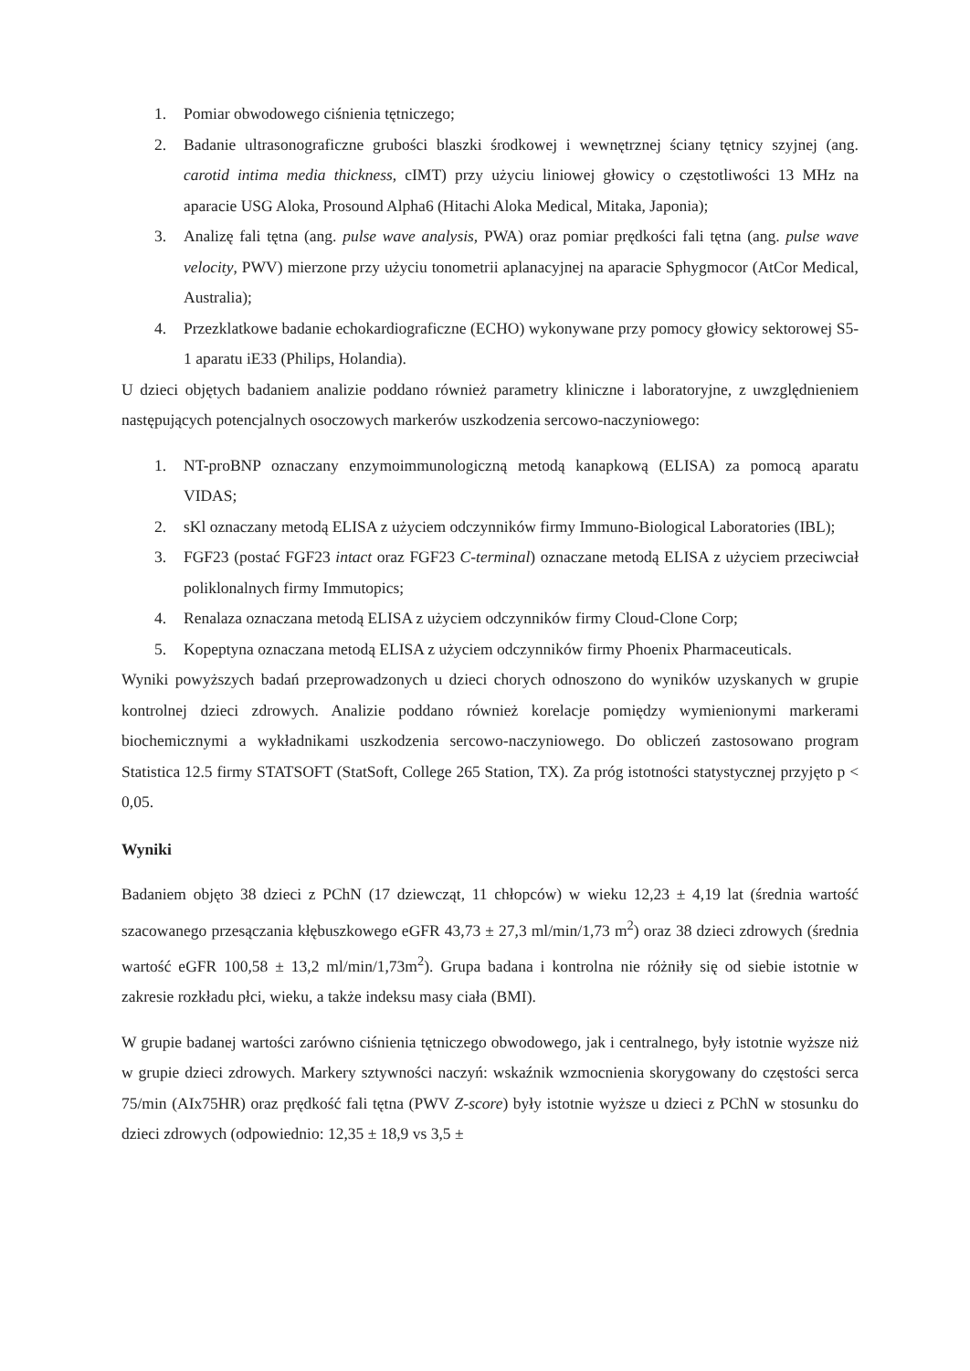1. Pomiar obwodowego ciśnienia tętniczego;
2. Badanie ultrasonograficzne grubości blaszki środkowej i wewnętrznej ściany tętnicy szyjnej (ang. carotid intima media thickness, cIMT) przy użyciu liniowej głowicy o częstotliwości 13 MHz na aparacie USG Aloka, Prosound Alpha6 (Hitachi Aloka Medical, Mitaka, Japonia);
3. Analizę fali tętna (ang. pulse wave analysis, PWA) oraz pomiar prędkości fali tętna (ang. pulse wave velocity, PWV) mierzone przy użyciu tonometrii aplanacyjnej na aparacie Sphygmocor (AtCor Medical, Australia);
4. Przezklatkowe badanie echokardiograficzne (ECHO) wykonywane przy pomocy głowicy sektorowej S5-1 aparatu iE33 (Philips, Holandia).
U dzieci objętych badaniem analizie poddano również parametry kliniczne i laboratoryjne, z uwzględnieniem następujących potencjalnych osoczowych markerów uszkodzenia sercowo-naczyniowego:
1. NT-proBNP oznaczany enzymoimmunologiczną metodą kanapkową (ELISA) za pomocą aparatu VIDAS;
2. sKl oznaczany metodą ELISA z użyciem odczynników firmy Immuno-Biological Laboratories (IBL);
3. FGF23 (postać FGF23 intact oraz FGF23 C-terminal) oznaczane metodą ELISA z użyciem przeciwciał poliklonalnych firmy Immutopics;
4. Renalaza oznaczana metodą ELISA z użyciem odczynników firmy Cloud-Clone Corp;
5. Kopeptyna oznaczana metodą ELISA z użyciem odczynników firmy Phoenix Pharmaceuticals.
Wyniki powyższych badań przeprowadzonych u dzieci chorych odnoszono do wyników uzyskanych w grupie kontrolnej dzieci zdrowych. Analizie poddano również korelacje pomiędzy wymienionymi markerami biochemicznymi a wykładnikami uszkodzenia sercowo-naczyniowego. Do obliczeń zastosowano program Statistica 12.5 firmy STATSOFT (StatSoft, College 265 Station, TX). Za próg istotności statystycznej przyjęto p < 0,05.
Wyniki
Badaniem objęto 38 dzieci z PChN (17 dziewcząt, 11 chłopców) w wieku 12,23 ± 4,19 lat (średnia wartość szacowanego przesączania kłębuszkowego eGFR 43,73 ± 27,3 ml/min/1,73 m<sup>2</sup>) oraz 38 dzieci zdrowych (średnia wartość eGFR 100,58 ± 13,2 ml/min/1,73m<sup>2</sup>). Grupa badana i kontrolna nie różniły się od siebie istotnie w zakresie rozkładu płci, wieku, a także indeksu masy ciała (BMI).
W grupie badanej wartości zarówno ciśnienia tętniczego obwodowego, jak i centralnego, były istotnie wyższe niż w grupie dzieci zdrowych. Markery sztywności naczyń: wskaźnik wzmocnienia skorygowany do częstości serca 75/min (AIx75HR) oraz prędkość fali tętna (PWV Z-score) były istotnie wyższe u dzieci z PChN w stosunku do dzieci zdrowych (odpowiednio: 12,35 ± 18,9 vs 3,5 ±